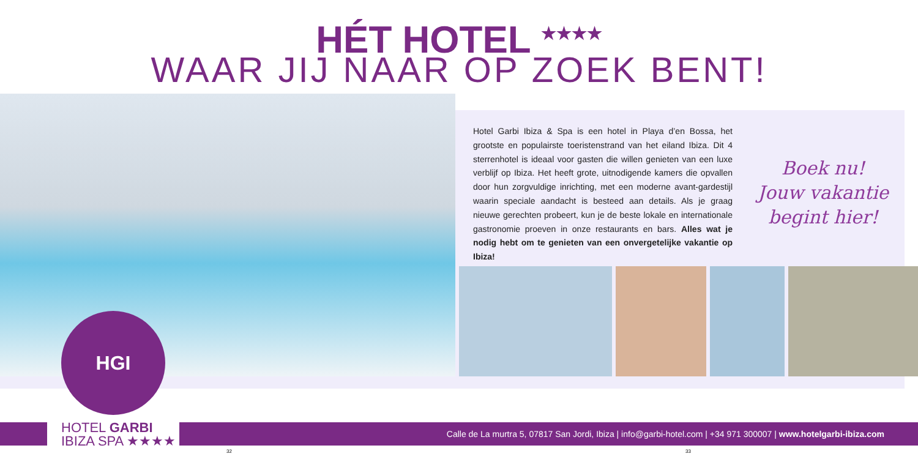HÉT HOTEL <sup>★★★★</sup>
WAAR JIJ NAAR OP ZOEK BENT!
Hotel Garbi Ibiza & Spa is een hotel in Playa d’en Bossa, het grootste en populairste toeristenstrand van het eiland Ibiza. Dit 4 sterrenhotel is ideaal voor gasten die willen genieten van een luxe verblijf op Ibiza. Het heeft grote, uitnodigende kamers die opvallen door hun zorgvuldige inrichting, met een moderne avant-gardestijl waarin speciale aandacht is besteed aan details. Als je graag nieuwe gerechten probeert, kun je de beste lokale en internationale gastronomie proeven in onze restaurants en bars. Alles wat je nodig hebt om te genieten van een onvergetelijke vakantie op Ibiza!
Boek nu!
Jouw vakantie
begint hier!
Calle de La murtra 5, 07817 San Jordi, Ibiza | info@garbi-hotel.com | +34 971 300007 | www.hotelgarbi-ibiza.com
HGI
HOTEL GARBI
IBIZA SPA ★★★★
32 33